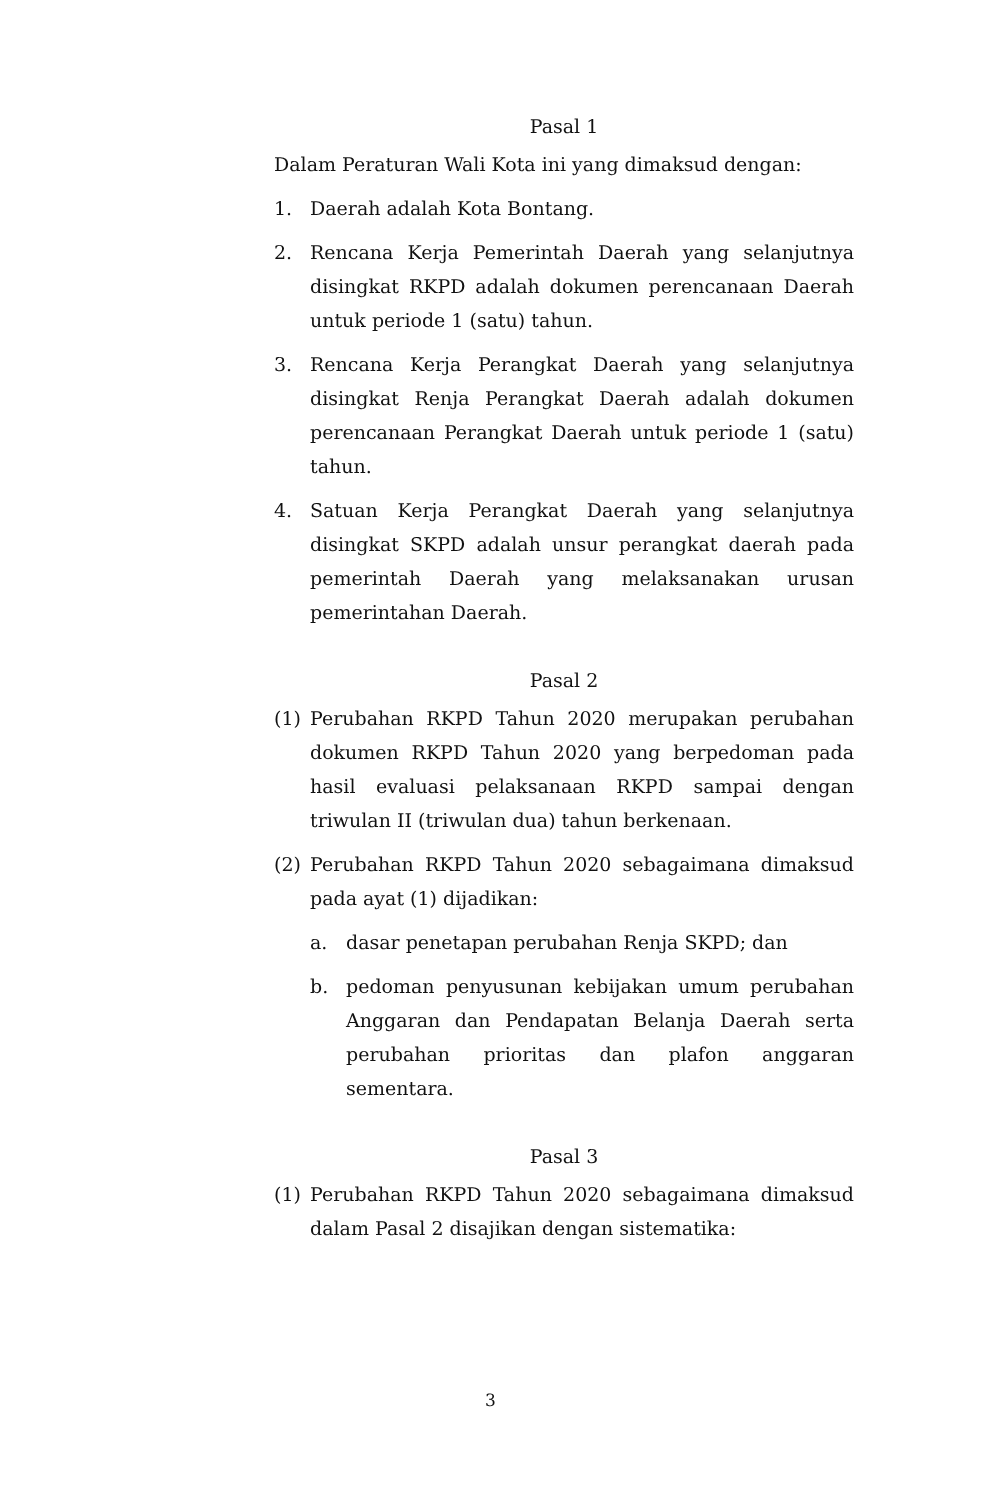Pasal 1
Dalam Peraturan Wali Kota ini yang dimaksud dengan:
1. Daerah adalah Kota Bontang.
2. Rencana Kerja Pemerintah Daerah yang selanjutnya disingkat RKPD adalah dokumen perencanaan Daerah untuk periode 1 (satu) tahun.
3. Rencana Kerja Perangkat Daerah yang selanjutnya disingkat Renja Perangkat Daerah adalah dokumen perencanaan Perangkat Daerah untuk periode 1 (satu) tahun.
4. Satuan Kerja Perangkat Daerah yang selanjutnya disingkat SKPD adalah unsur perangkat daerah pada pemerintah Daerah yang melaksanakan urusan pemerintahan Daerah.
Pasal 2
(1) Perubahan RKPD Tahun 2020 merupakan perubahan dokumen RKPD Tahun 2020 yang berpedoman pada hasil evaluasi pelaksanaan RKPD sampai dengan triwulan II (triwulan dua) tahun berkenaan.
(2) Perubahan RKPD Tahun 2020 sebagaimana dimaksud pada ayat (1) dijadikan:
a. dasar penetapan perubahan Renja SKPD; dan
b. pedoman penyusunan kebijakan umum perubahan Anggaran dan Pendapatan Belanja Daerah serta perubahan prioritas dan plafon anggaran sementara.
Pasal 3
(1) Perubahan RKPD Tahun 2020 sebagaimana dimaksud dalam Pasal 2 disajikan dengan sistematika:
3